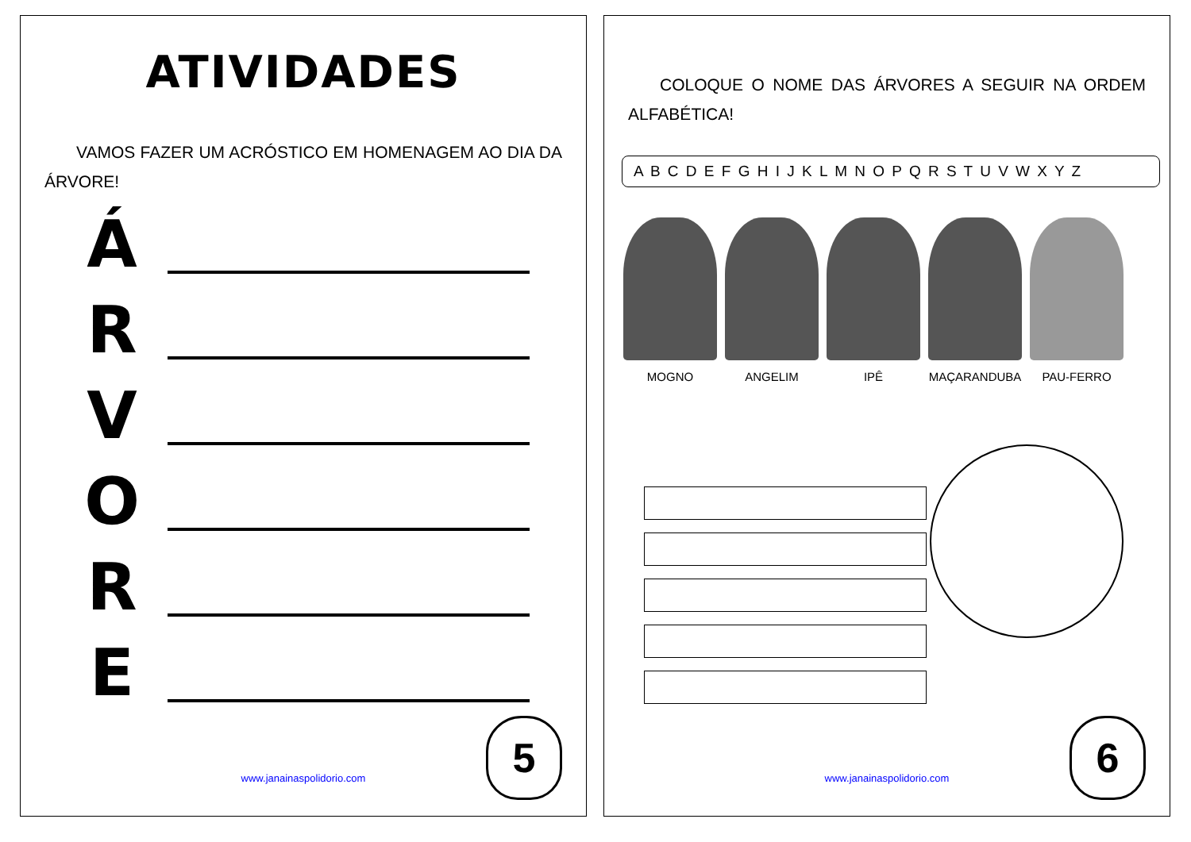ATIVIDADES
VAMOS FAZER UM ACRÓSTICO EM HOMENAGEM AO DIA DA ÁRVORE!
Á
R
V
O
R
E
www.janainaspolidorio.com 5
COLOQUE O NOME DAS ÁRVORES A SEGUIR NA ORDEM ALFABÉTICA!
A B C D E F G H I J K L M N O P Q R S T U V W X Y Z
MOGNO ANGELIM IPÊ MAÇARANDUBA PAU-FERRO
www.janainaspolidorio.com 6